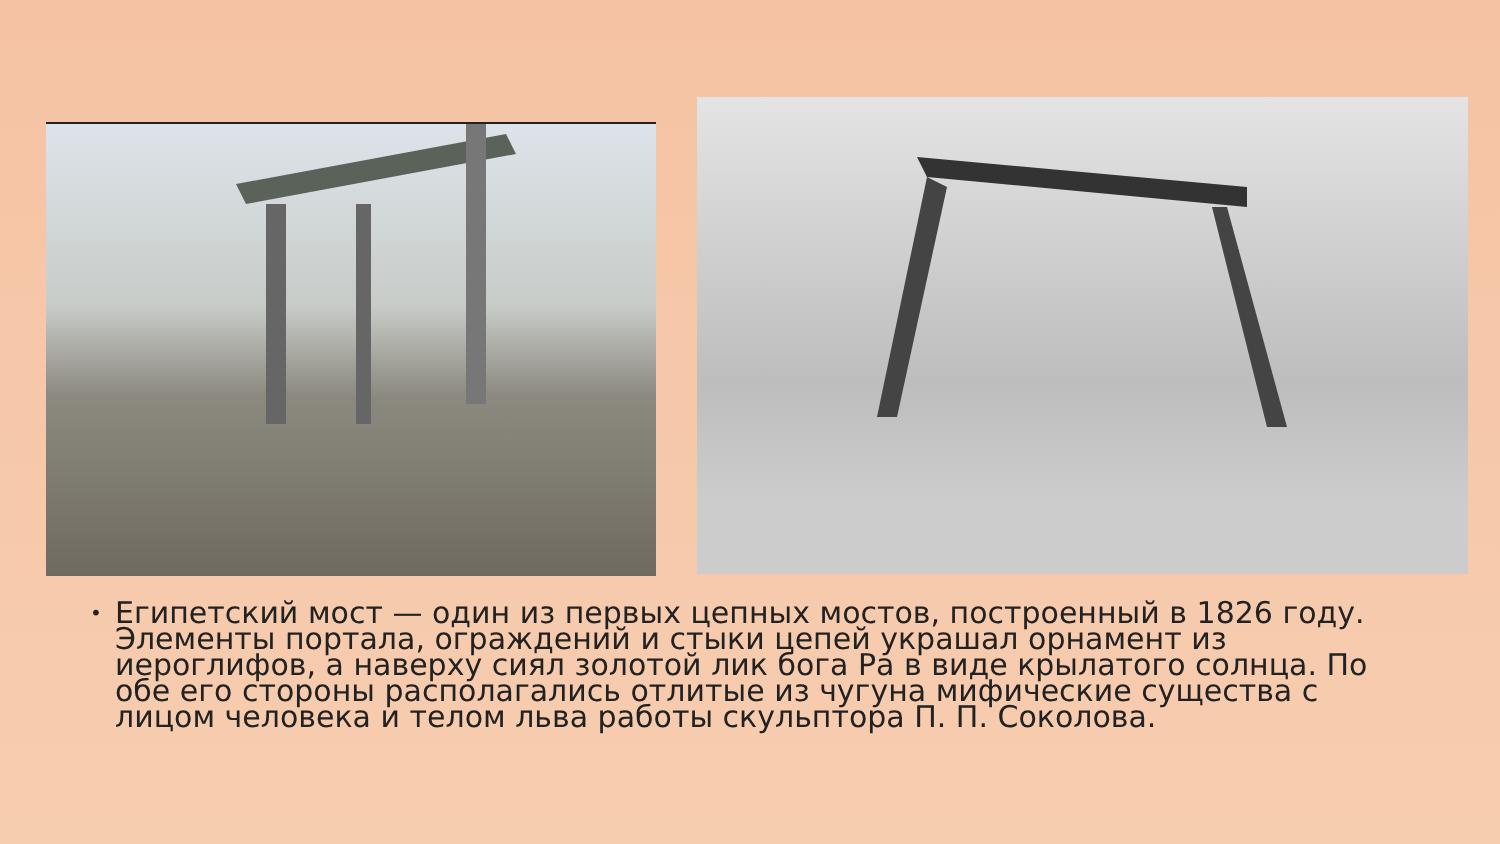• Египетский мост — один из первых цепных мостов, построенный в 1826 году. Элементы портала, ограждений и стыки цепей украшал орнамент из иероглифов, а наверху сиял золотой лик бога Ра в виде крылатого солнца. По обе его стороны располагались отлитые из чугуна мифические существа с лицом человека и телом льва работы скульптора П. П. Соколова.